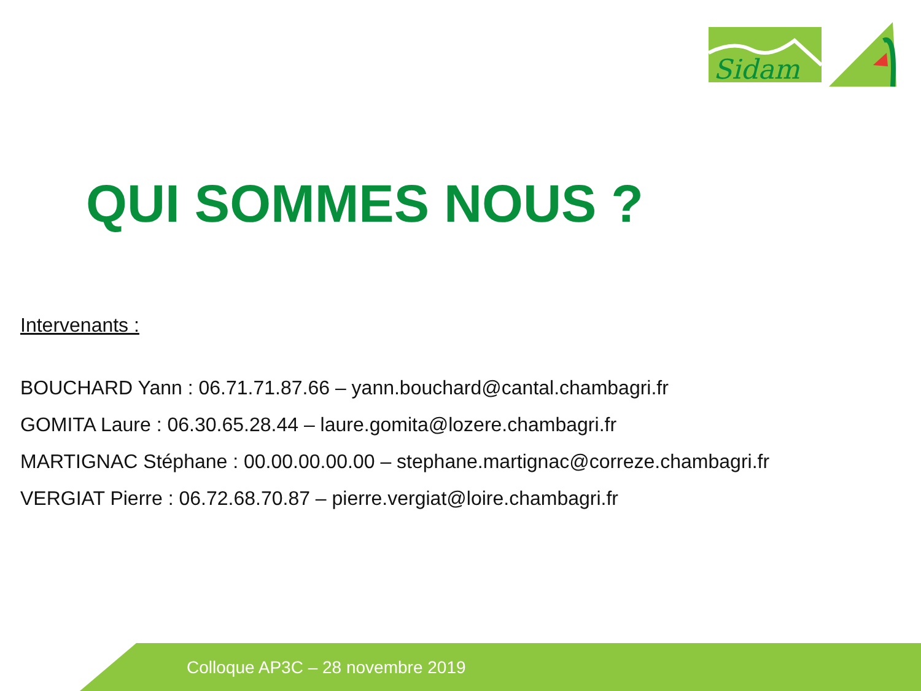Sidam
QUI SOMMES NOUS ?
Intervenants :
BOUCHARD Yann : 06.71.71.87.66 – yann.bouchard@cantal.chambagri.fr
GOMITA Laure : 06.30.65.28.44 – laure.gomita@lozere.chambagri.fr
MARTIGNAC Stéphane : 00.00.00.00.00 – stephane.martignac@correze.chambagri.fr
VERGIAT Pierre : 06.72.68.70.87 – pierre.vergiat@loire.chambagri.fr
Colloque AP3C – 28 novembre 2019